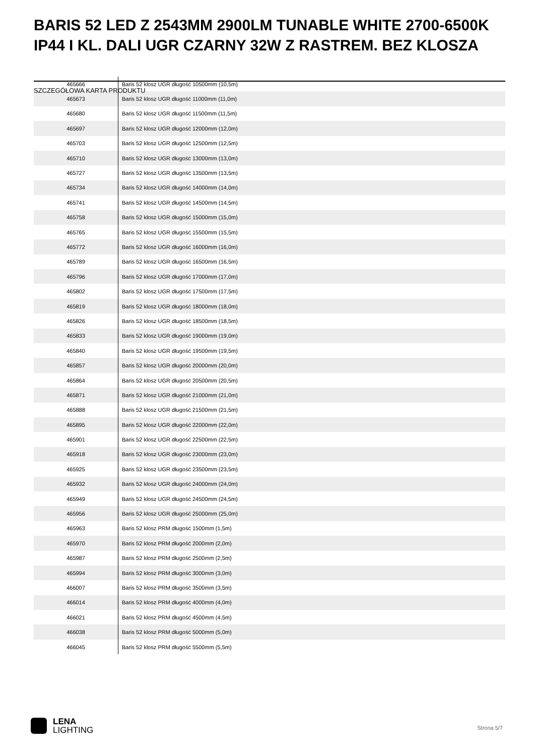BARIS 52 LED Z 2543MM 2900LM TUNABLE WHITE 2700-6500K IP44 I KL. DALI UGR CZARNY 32W Z RASTREM. BEZ KLOSZA
| 465666 | Baris 52 klosz UGR długość 10500mm (10,5m) |
| 465673 | Baris 52 klosz UGR długość 11000mm (11,0m) |
| 465680 | Baris 52 klosz UGR długość 11500mm (11,5m) |
| 465697 | Baris 52 klosz UGR długość 12000mm (12,0m) |
| 465703 | Baris 52 klosz UGR długość 12500mm (12,5m) |
| 465710 | Baris 52 klosz UGR długość 13000mm (13,0m) |
| 465727 | Baris 52 klosz UGR długość 13500mm (13,5m) |
| 465734 | Baris 52 klosz UGR długość 14000mm (14,0m) |
| 465741 | Baris 52 klosz UGR długość 14500mm (14,5m) |
| 465758 | Baris 52 klosz UGR długość 15000mm (15,0m) |
| 465765 | Baris 52 klosz UGR długość 15500mm (15,5m) |
| 465772 | Baris 52 klosz UGR długość 16000mm (16,0m) |
| 465789 | Baris 52 klosz UGR długość 16500mm (16,5m) |
| 465796 | Baris 52 klosz UGR długość 17000mm (17,0m) |
| 465802 | Baris 52 klosz UGR długość 17500mm (17,5m) |
| 465819 | Baris 52 klosz UGR długość 18000mm (18,0m) |
| 465826 | Baris 52 klosz UGR długość 18500mm (18,5m) |
| 465833 | Baris 52 klosz UGR długość 19000mm (19,0m) |
| 465840 | Baris 52 klosz UGR długość 19500mm (19,5m) |
| 465857 | Baris 52 klosz UGR długość 20000mm (20,0m) |
| 465864 | Baris 52 klosz UGR długość 20500mm (20,5m) |
| 465871 | Baris 52 klosz UGR długość 21000mm (21,0m) |
| 465888 | Baris 52 klosz UGR długość 21500mm (21,5m) |
| 465895 | Baris 52 klosz UGR długość 22000mm (22,0m) |
| 465901 | Baris 52 klosz UGR długość 22500mm (22,5m) |
| 465918 | Baris 52 klosz UGR długość 23000mm (23,0m) |
| 465925 | Baris 52 klosz UGR długość 23500mm (23,5m) |
| 465932 | Baris 52 klosz UGR długość 24000mm (24,0m) |
| 465949 | Baris 52 klosz UGR długość 24500mm (24,5m) |
| 465956 | Baris 52 klosz UGR długość 25000mm (25,0m) |
| 465963 | Baris 52 klosz PRM długość 1500mm (1,5m) |
| 465970 | Baris 52 klosz PRM długość 2000mm (2,0m) |
| 465987 | Baris 52 klosz PRM długość 2500mm (2,5m) |
| 465994 | Baris 52 klosz PRM długość 3000mm (3,0m) |
| 466007 | Baris 52 klosz PRM długość 3500mm (3,5m) |
| 466014 | Baris 52 klosz PRM długość 4000mm (4,0m) |
| 466021 | Baris 52 klosz PRM długość 4500mm (4,5m) |
| 466038 | Baris 52 klosz PRM długość 5000mm (5,0m) |
| 466045 | Baris 52 klosz PRM długość 5500mm (5,5m) |
SZCZEGÓŁOWA KARTA PRODUKTU
LENA
LIGHTING
Strona 5/7